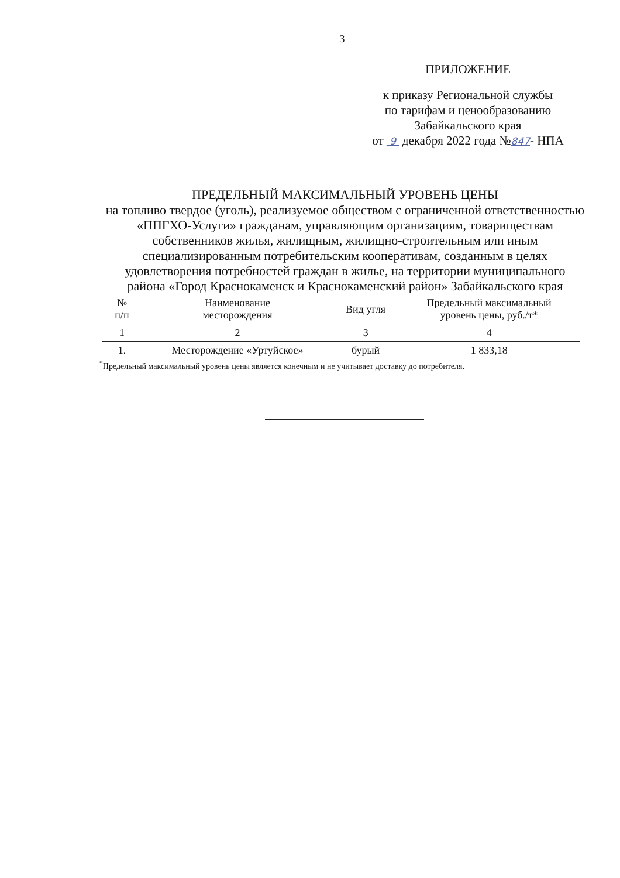3
ПРИЛОЖЕНИЕ
к приказу Региональной службы
по тарифам и ценообразованию
Забайкальского края
от 9 декабря 2022 года №847- НПА
ПРЕДЕЛЬНЫЙ МАКСИМАЛЬНЫЙ УРОВЕНЬ ЦЕНЫ
на топливо твердое (уголь), реализуемое обществом с ограниченной ответственностью «ППГХО-Услуги» гражданам, управляющим организациям, товариществам собственников жилья, жилищным, жилищно-строительным или иным специализированным потребительским кооперативам, созданным в целях удовлетворения потребностей граждан в жилье, на территории муниципального района «Город Краснокаменск и Краснокаменский район» Забайкальского края
| № п/п | Наименование месторождения | Вид угля | Предельный максимальный уровень цены, руб./т* |
| --- | --- | --- | --- |
| 1 | 2 | 3 | 4 |
| 1. | Месторождение «Уртуйское» | бурый | 1 833,18 |
<sup>*</sup> Предельный максимальный уровень цены является конечным и не учитывает доставку до потребителя.